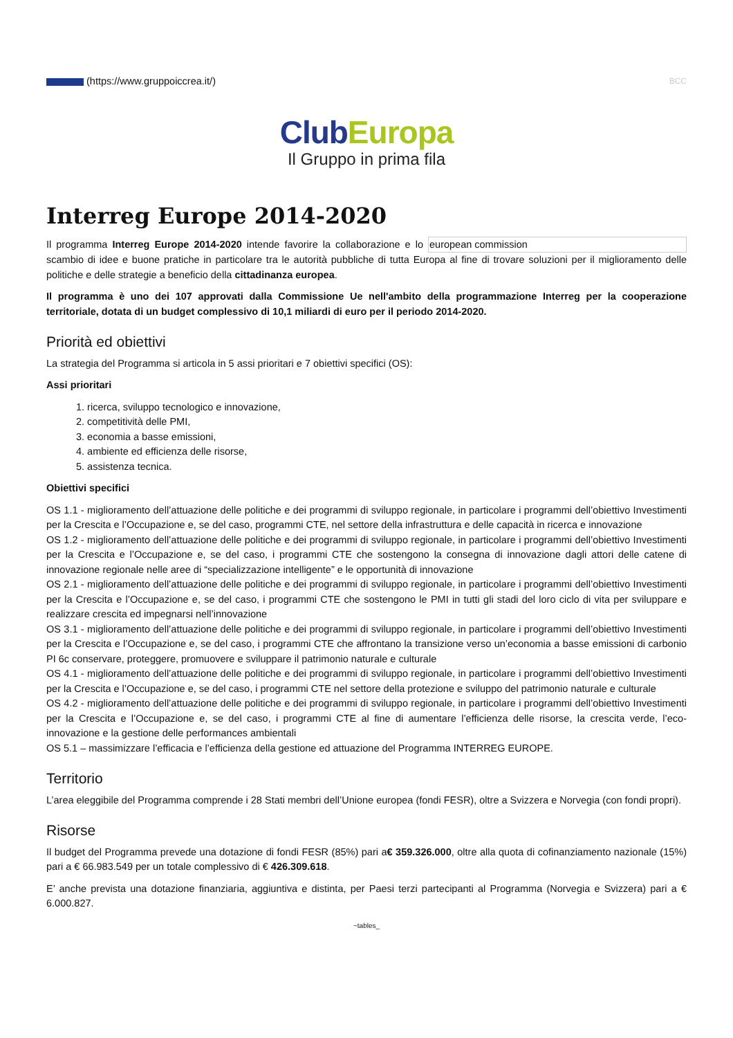(https://www.gruppoiccrea.it/) BCC
ClubEuropa
Il Gruppo in prima fila
Interreg Europe 2014-2020
Il programma Interreg Europe 2014-2020 intende favorire la collaborazione e lo european commission scambio di idee e buone pratiche in particolare tra le autorità pubbliche di tutta Europa al fine di trovare soluzioni per il miglioramento delle politiche e delle strategie a beneficio della cittadinanza europea.
Il programma è uno dei 107 approvati dalla Commissione Ue nell'ambito della programmazione Interreg per la cooperazione territoriale, dotata di un budget complessivo di 10,1 miliardi di euro per il periodo 2014-2020.
Priorità ed obiettivi
La strategia del Programma si articola in 5 assi prioritari e 7 obiettivi specifici (OS):
Assi prioritari
1. ricerca, sviluppo tecnologico e innovazione,
2. competitività delle PMI,
3. economia a basse emissioni,
4. ambiente ed efficienza delle risorse,
5. assistenza tecnica.
Obiettivi specifici
OS 1.1 - miglioramento dell’attuazione delle politiche e dei programmi di sviluppo regionale, in particolare i programmi dell’obiettivo Investimenti per la Crescita e l’Occupazione e, se del caso, programmi CTE, nel settore della infrastruttura e delle capacità in ricerca e innovazione
OS 1.2 - miglioramento dell’attuazione delle politiche e dei programmi di sviluppo regionale, in particolare i programmi dell’obiettivo Investimenti per la Crescita e l’Occupazione e, se del caso, i programmi CTE che sostengono la consegna di innovazione dagli attori delle catene di innovazione regionale nelle aree di “specializzazione intelligente” e le opportunità di innovazione
OS 2.1 - miglioramento dell’attuazione delle politiche e dei programmi di sviluppo regionale, in particolare i programmi dell’obiettivo Investimenti per la Crescita e l’Occupazione e, se del caso, i programmi CTE che sostengono le PMI in tutti gli stadi del loro ciclo di vita per sviluppare e realizzare crescita ed impegnarsi nell’innovazione
OS 3.1 - miglioramento dell’attuazione delle politiche e dei programmi di sviluppo regionale, in particolare i programmi dell’obiettivo Investimenti per la Crescita e l’Occupazione e, se del caso, i programmi CTE che affrontano la transizione verso un’economia a basse emissioni di carbonio PI 6c conservare, proteggere, promuovere e sviluppare il patrimonio naturale e culturale
OS 4.1 - miglioramento dell’attuazione delle politiche e dei programmi di sviluppo regionale, in particolare i programmi dell’obiettivo Investimenti per la Crescita e l’Occupazione e, se del caso, i programmi CTE nel settore della protezione e sviluppo del patrimonio naturale e culturale
OS 4.2 - miglioramento dell’attuazione delle politiche e dei programmi di sviluppo regionale, in particolare i programmi dell’obiettivo Investimenti per la Crescita e l’Occupazione e, se del caso, i programmi CTE al fine di aumentare l’efficienza delle risorse, la crescita verde, l’eco-innovazione e la gestione delle performances ambientali
OS 5.1 – massimizzare l’efficacia e l’efficienza della gestione ed attuazione del Programma INTERREG EUROPE.
Territorio
L’area eleggibile del Programma comprende i 28 Stati membri dell’Unione europea (fondi FESR), oltre a Svizzera e Norvegia (con fondi propri).
Risorse
Il budget del Programma prevede una dotazione di fondi FESR (85%) pari a€ 359.326.000, oltre alla quota di cofinanziamento nazionale (15%) pari a € 66.983.549 per un totale complessivo di € 426.309.618.
E’ anche prevista una dotazione finanziaria, aggiuntiva e distinta, per Paesi terzi partecipanti al Programma (Norvegia e Svizzera) pari a € 6.000.827.
~tables_